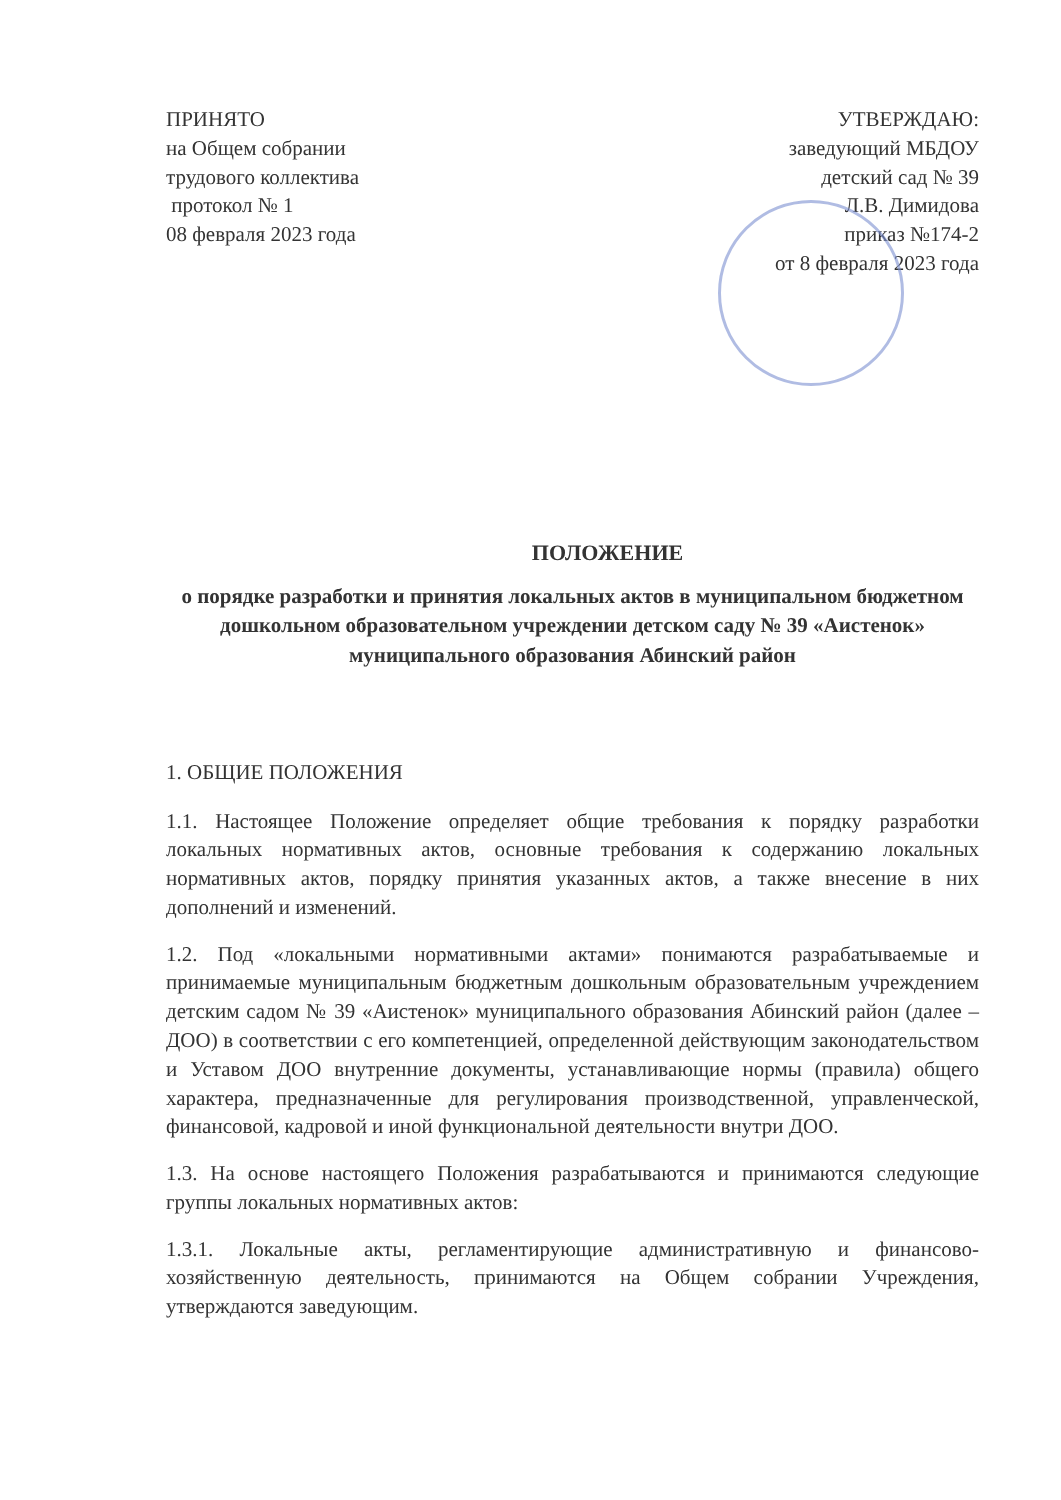ПРИНЯТО
на Общем собрании
трудового коллектива
протокол № 1
08 февраля 2023 года
УТВЕРЖДАЮ:
заведующий МБДОУ
детский сад № 39
Л.В. Димидова
приказ №174-2
от 8 февраля 2023 года
ПОЛОЖЕНИЕ
о порядке разработки и принятия локальных актов в муниципальном бюджетном дошкольном образовательном учреждении детском саду № 39 «Аистенок» муниципального образования Абинский район
1. ОБЩИЕ ПОЛОЖЕНИЯ
1.1. Настоящее Положение определяет общие требования к порядку разработки локальных нормативных актов, основные требования к содержанию локальных нормативных актов, порядку принятия указанных актов, а также внесение в них дополнений и изменений.
1.2. Под «локальными нормативными актами» понимаются разрабатываемые и принимаемые муниципальным бюджетным дошкольным образовательным учреждением детским садом № 39 «Аистенок» муниципального образования Абинский район (далее – ДОО) в соответствии с его компетенцией, определенной действующим законодательством и Уставом ДОО внутренние документы, устанавливающие нормы (правила) общего характера, предназначенные для регулирования производственной, управленческой, финансовой, кадровой и иной функциональной деятельности внутри ДОО.
1.3. На основе настоящего Положения разрабатываются и принимаются следующие группы локальных нормативных актов:
1.3.1. Локальные акты, регламентирующие административную и финансово-хозяйственную деятельность, принимаются на Общем собрании Учреждения, утверждаются заведующим.